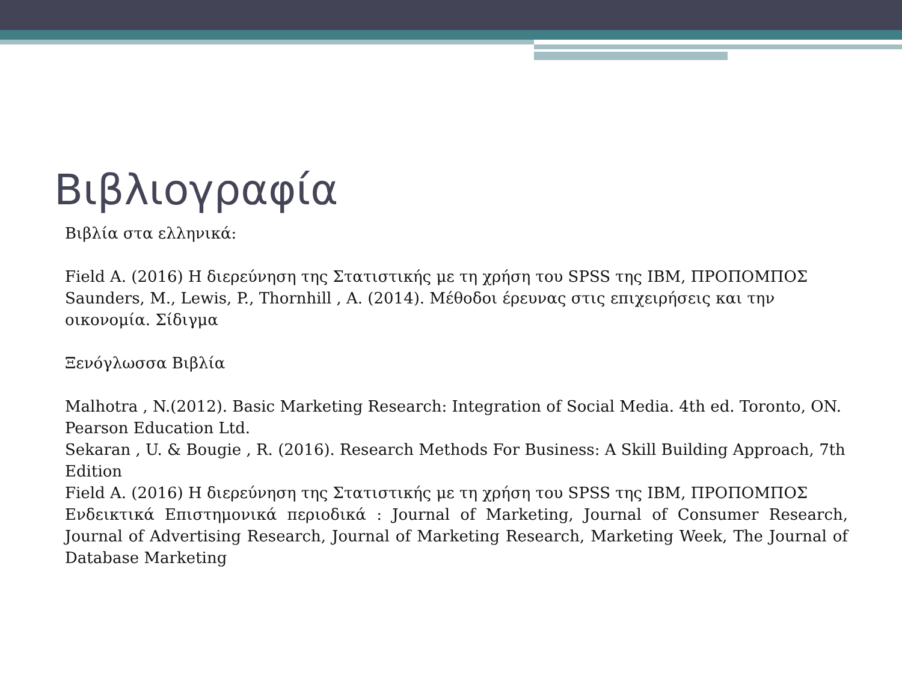Βιβλιογραφία
Βιβλία στα ελληνικά:
Field A. (2016) Η διερεύνηση της Στατιστικής με τη χρήση του SPSS της IBM, ΠΡΟΠΟΜΠΟΣ
Saunders, M., Lewis, P., Thornhill , A. (2014). Μέθοδοι έρευνας στις επιχειρήσεις και την οικονομία. Σίδιγμα
Ξενόγλωσσα Βιβλία
Malhotra , N.(2012). Basic Marketing Research: Integration of Social Media. 4th ed. Toronto, ON. Pearson Education Ltd.
Sekaran , U. & Bougie , R. (2016). Research Methods For Business: A Skill Building Approach, 7th Edition
Field A. (2016) Η διερεύνηση της Στατιστικής με τη χρήση του SPSS της IBM, ΠΡΟΠΟΜΠΟΣ
Ενδεικτικά Επιστημονικά περιοδικά : Journal of Marketing, Journal of Consumer Research, Journal of Advertising Research, Journal of Marketing Research, Marketing Week, The Journal of Database Marketing